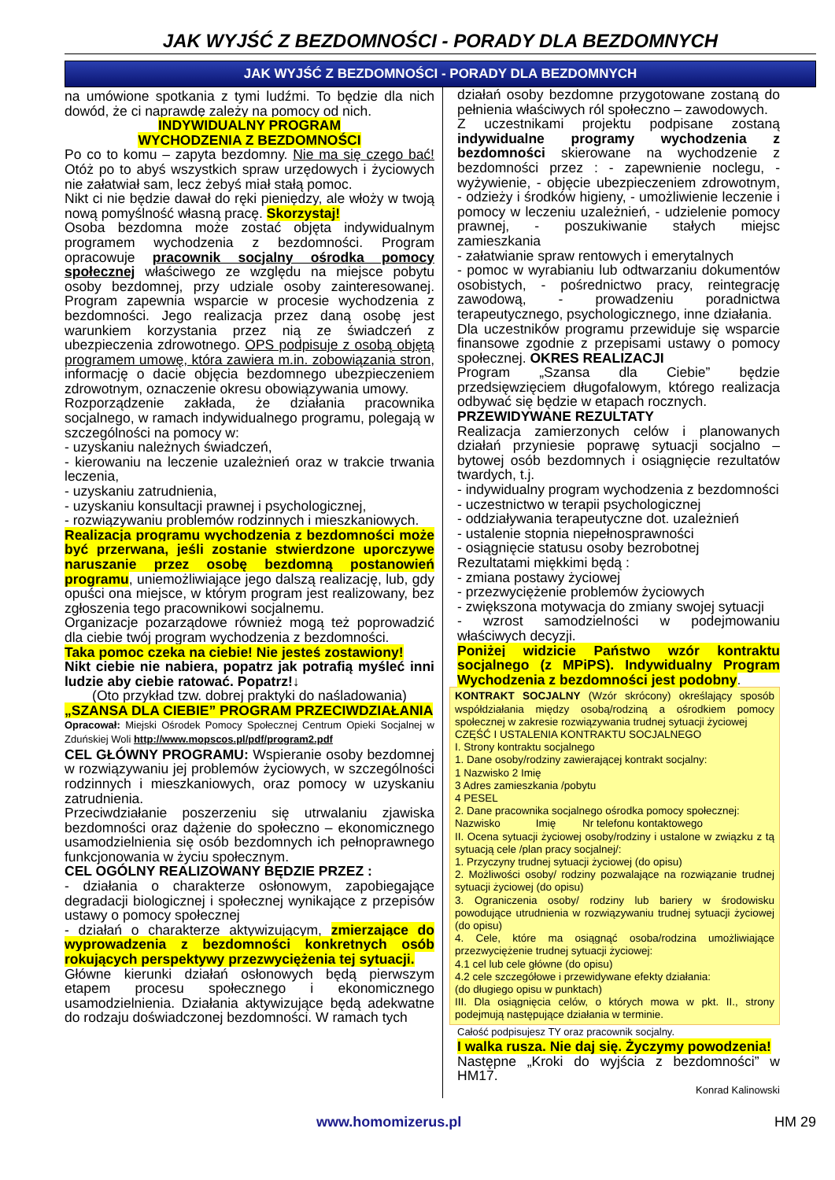JAK WYJŚĆ Z BEZDOMNOŚCI - PORADY DLA BEZDOMNYCH
JAK WYJŚĆ Z BEZDOMNOŚCI - PORADY DLA BEZDOMNYCH
na umówione spotkania z tymi ludźmi. To będzie dla nich dowód, że ci naprawdę zależy na pomocy od nich.
INDYWIDUALNY PROGRAM
WYCHODZENIA Z BEZDOMNOŚCI
Po co to komu – zapyta bezdomny. Nie ma się czego bać! Otóż po to abyś wszystkich spraw urzędowych i życiowych nie załatwiał sam, lecz żebyś miał stałą pomoc.
Nikt ci nie będzie dawał do ręki pieniędzy, ale włoży w twoją nową pomyślność własną pracę. Skorzystaj!
Osoba bezdomna może zostać objęta indywidualnym programem wychodzenia z bezdomności. Program opracowuje pracownik socjalny ośrodka pomocy społecznej właściwego ze względu na miejsce pobytu osoby bezdomnej, przy udziale osoby zainteresowanej. Program zapewnia wsparcie w procesie wychodzenia z bezdomności. Jego realizacja przez daną osobę jest warunkiem korzystania przez nią ze świadczeń z ubezpieczenia zdrowotnego. OPS podpisuje z osobą objętą programem umowę, która zawiera m.in. zobowiązania stron, informację o dacie objęcia bezdomnego ubezpieczeniem zdrowotnym, oznaczenie okresu obowiązywania umowy.
Rozporządzenie zakłada, że działania pracownika socjalnego, w ramach indywidualnego programu, polegają w szczególności na pomocy w:
- uzyskaniu należnych świadczeń,
- kierowaniu na leczenie uzależnień oraz w trakcie trwania leczenia,
- uzyskaniu zatrudnienia,
- uzyskaniu konsultacji prawnej i psychologicznej,
- rozwiązywaniu problemów rodzinnych i mieszkaniowych.
Realizacja programu wychodzenia z bezdomności może być przerwana, jeśli zostanie stwierdzone uporczywe naruszanie przez osobę bezdomną postanowień programu, uniemożliwiające jego dalszą realizację, lub, gdy opuści ona miejsce, w którym program jest realizowany, bez zgłoszenia tego pracownikowi socjalnemu.
Organizacje pozarządowe również mogą też poprowadzić dla ciebie twój program wychodzenia z bezdomności.
Taka pomoc czeka na ciebie! Nie jesteś zostawiony!
Nikt ciebie nie nabiera, popatrz jak potrafią myśleć inni ludzie aby ciebie ratować. Popatrz!↓
(Oto przykład tzw. dobrej praktyki do naśladowania)
„SZANSA DLA CIEBIE” PROGRAM PRZECIWDZIAŁANIA
Opracował: Miejski Ośrodek Pomocy Społecznej Centrum Opieki Socjalnej w Zduńskiej Woli http://www.mopscos.pl/pdf/program2.pdf
CEL GŁÓWNY PROGRAMU: Wspieranie osoby bezdomnej w rozwiązywaniu jej problemów życiowych, w szczególności rodzinnych i mieszkaniowych, oraz pomocy w uzyskaniu zatrudnienia.
Przeciwdziałanie poszerzeniu się utrwalaniu zjawiska bezdomności oraz dążenie do społeczno – ekonomicznego usamodzielnienia się osób bezdomnych ich pełnoprawnego funkcjonowania w życiu społecznym.
CEL OGÓLNY REALIZOWANY BĘDZIE PRZEZ :
- działania o charakterze osłonowym, zapobiegające degradacji biologicznej i społecznej wynikające z przepisów ustawy o pomocy społecznej
- działań o charakterze aktywizującym, zmierzające do wyprowadzenia z bezdomności konkretnych osób rokujących perspektywy przezwyciężenia tej sytuacji.
Główne kierunki działań osłonowych będą pierwszym etapem procesu społecznego i ekonomicznego usamodzielnienia. Działania aktywizujące będą adekwatne do rodzaju doświadczonej bezdomności. W ramach tych
działań osoby bezdomne przygotowane zostaną do pełnienia właściwych ról społeczno – zawodowych.
Z uczestnikami projektu podpisane zostaną indywidualne programy wychodzenia z bezdomności skierowane na wychodzenie z bezdomności przez : - zapewnienie noclegu, - wyżywienie, - objęcie ubezpieczeniem zdrowotnym, - odzieży i środków higieny, - umożliwienie leczenie i pomocy w leczeniu uzależnień, - udzielenie pomocy prawnej, - poszukiwanie stałych miejsc zamieszkania
- załatwianie spraw rentowych i emerytalnych
- pomoc w wyrabianiu lub odtwarzaniu dokumentów osobistych, - pośrednictwo pracy, reintegrację zawodową, - prowadzeniu poradnictwa terapeutycznego, psychologicznego, inne działania.
Dla uczestników programu przewiduje się wsparcie finansowe zgodnie z przepisami ustawy o pomocy społecznej. OKRES REALIZACJI
Program „Szansa dla Ciebie” będzie przedsięwzięciem długofalowym, którego realizacja odbywać się będzie w etapach rocznych.
PRZEWIDYWANE REZULTATY
Realizacja zamierzonych celów i planowanych działań przyniesie poprawę sytuacji socjalno – bytowej osób bezdomnych i osiągnięcie rezultatów twardych, t.j.
- indywidualny program wychodzenia z bezdomności
- uczestnictwo w terapii psychologicznej
- oddziaływania terapeutyczne dot. uzależnień
- ustalenie stopnia niepełnosprawności
- osiągnięcie statusu osoby bezrobotnej
Rezultatami miękkimi będą :
- zmiana postawy życiowej
- przezwyciężenie problemów życiowych
- zwiększona motywacja do zmiany swojej sytuacji
- wzrost samodzielności w podejmowaniu właściwych decyzji.
Poniżej widzicie Państwo wzór kontraktu socjalnego (z MPiPS). Indywidualny Program Wychodzenia z bezdomności jest podobny.
KONTRAKT SOCJALNY (Wzór skrócony) określający sposób współdziałania między osobą/rodziną a ośrodkiem pomocy społecznej w zakresie rozwiązywania trudnej sytuacji życiowej
CZĘŚĆ I USTALENIA KONTRAKTU SOCJALNEGO
I. Strony kontraktu socjalnego
1. Dane osoby/rodziny zawierającej kontrakt socjalny:
1 Nazwisko 2 Imię
3 Adres zamieszkania /pobytu
4 PESEL
2. Dane pracownika socjalnego ośrodka pomocy społecznej:
Nazwisko Imię Nr telefonu kontaktowego
II. Ocena sytuacji życiowej osoby/rodziny i ustalone w związku z tą sytuacją cele /plan pracy socjalnej/:
1. Przyczyny trudnej sytuacji życiowej (do opisu)
2. Możliwości osoby/ rodziny pozwalające na rozwiązanie trudnej sytuacji życiowej (do opisu)
3. Ograniczenia osoby/ rodziny lub bariery w środowisku powodujące utrudnienia w rozwiązywaniu trudnej sytuacji życiowej (do opisu)
4. Cele, które ma osiągnąć osoba/rodzina umożliwiające przezwyciężenie trudnej sytuacji życiowej:
4.1 cel lub cele główne (do opisu)
4.2 cele szczegółowe i przewidywane efekty działania:
(do długiego opisu w punktach)
III. Dla osiągnięcia celów, o których mowa w pkt. II., strony podejmują następujące działania w terminie.
Całość podpisujesz TY oraz pracownik socjalny.
I walka rusza. Nie daj się. Życzymy powodzenia!
Następne „Kroki do wyjścia z bezdomności” w HM17.
Konrad Kalinowski
www.homomizerus.pl HM 29